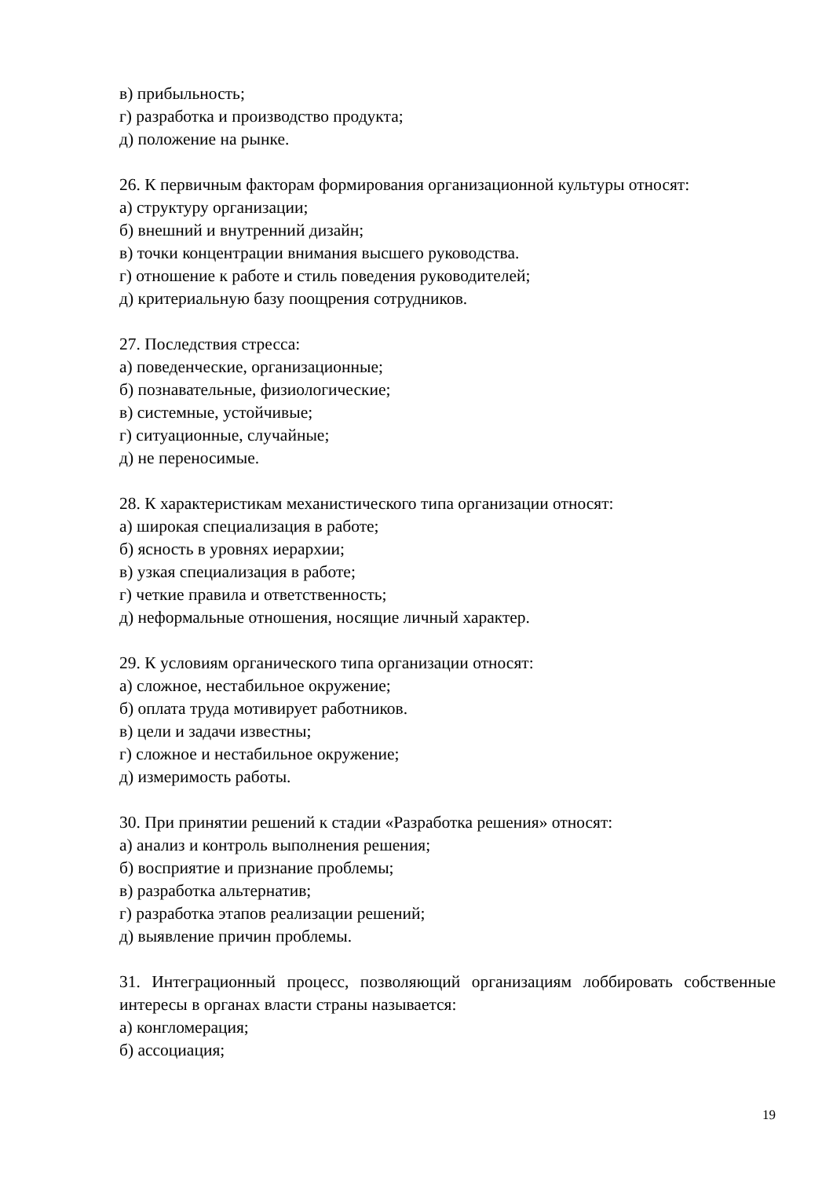в) прибыльность;
г) разработка и производство продукта;
д) положение на рынке.
26. К первичным факторам формирования организационной культуры относят:
а) структуру организации;
б) внешний и внутренний дизайн;
в) точки концентрации внимания высшего руководства.
г) отношение к работе и стиль поведения руководителей;
д) критериальную базу поощрения сотрудников.
27. Последствия стресса:
а) поведенческие, организационные;
б) познавательные, физиологические;
в) системные, устойчивые;
г) ситуационные, случайные;
д) не переносимые.
28. К характеристикам механистического типа организации относят:
а) широкая специализация в работе;
б) ясность в уровнях иерархии;
в) узкая специализация в работе;
г) четкие правила и ответственность;
д) неформальные отношения, носящие личный характер.
29. К условиям органического типа организации относят:
а) сложное, нестабильное окружение;
б) оплата труда мотивирует работников.
в) цели и задачи известны;
г) сложное и нестабильное окружение;
д) измеримость работы.
30. При принятии решений к стадии «Разработка решения» относят:
а) анализ и контроль выполнения решения;
б) восприятие и признание проблемы;
в) разработка альтернатив;
г) разработка этапов реализации решений;
д) выявление причин проблемы.
31. Интеграционный процесс, позволяющий организациям лоббировать собственные интересы в органах власти страны называется:
а) конгломерация;
б) ассоциация;
19